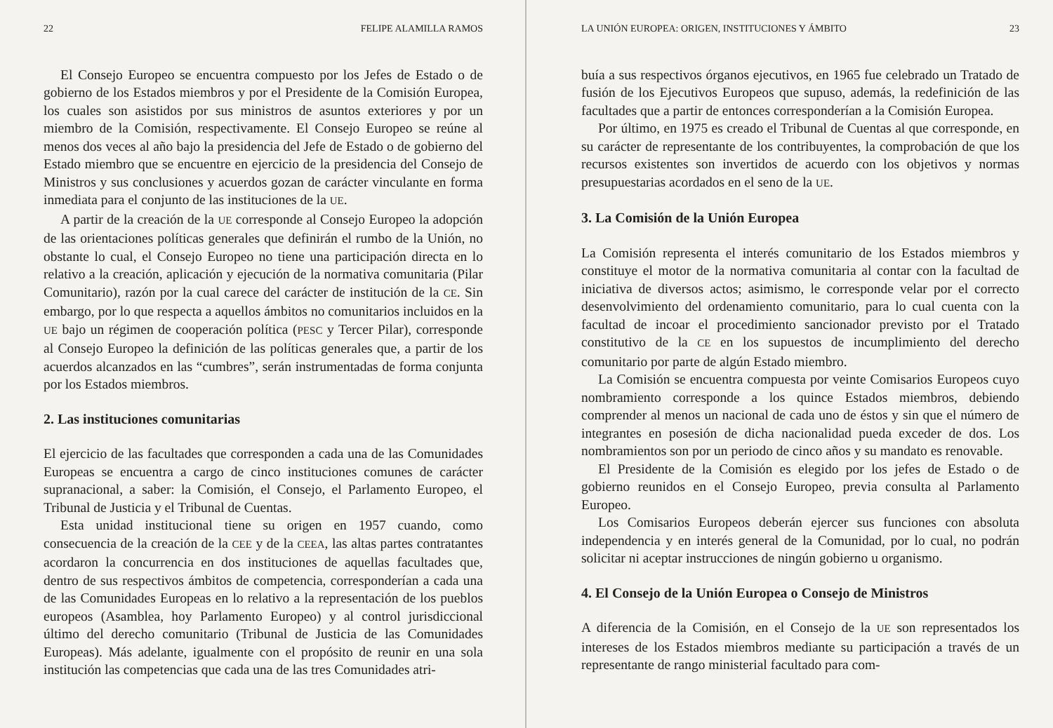22 FELIPE ALAMILLA RAMOS
El Consejo Europeo se encuentra compuesto por los Jefes de Estado o de gobierno de los Estados miembros y por el Presidente de la Comisión Europea, los cuales son asistidos por sus ministros de asuntos exteriores y por un miembro de la Comisión, respectivamente. El Consejo Europeo se reúne al menos dos veces al año bajo la presidencia del Jefe de Estado o de gobierno del Estado miembro que se encuentre en ejercicio de la presidencia del Consejo de Ministros y sus conclusiones y acuerdos gozan de carácter vinculante en forma inmediata para el conjunto de las instituciones de la UE.
A partir de la creación de la UE corresponde al Consejo Europeo la adopción de las orientaciones políticas generales que definirán el rumbo de la Unión, no obstante lo cual, el Consejo Europeo no tiene una participación directa en lo relativo a la creación, aplicación y ejecución de la normativa comunitaria (Pilar Comunitario), razón por la cual carece del carácter de institución de la CE. Sin embargo, por lo que respecta a aquellos ámbitos no comunitarios incluidos en la UE bajo un régimen de cooperación política (PESC y Tercer Pilar), corresponde al Consejo Europeo la definición de las políticas generales que, a partir de los acuerdos alcanzados en las “cumbres”, serán instrumentadas de forma conjunta por los Estados miembros.
2. Las instituciones comunitarias
El ejercicio de las facultades que corresponden a cada una de las Comunidades Europeas se encuentra a cargo de cinco instituciones comunes de carácter supranacional, a saber: la Comisión, el Consejo, el Parlamento Europeo, el Tribunal de Justicia y el Tribunal de Cuentas.
Esta unidad institucional tiene su origen en 1957 cuando, como consecuencia de la creación de la CEE y de la CEEA, las altas partes contratantes acordaron la concurrencia en dos instituciones de aquellas facultades que, dentro de sus respectivos ámbitos de competencia, corresponderían a cada una de las Comunidades Europeas en lo relativo a la representación de los pueblos europeos (Asamblea, hoy Parlamento Europeo) y al control jurisdiccional último del derecho comunitario (Tribunal de Justicia de las Comunidades Europeas). Más adelante, igualmente con el propósito de reunir en una sola institución las competencias que cada una de las tres Comunidades atri-
LA UNIÓN EUROPEA: ORIGEN, INSTITUCIONES Y ÁMBITO 23
buía a sus respectivos órganos ejecutivos, en 1965 fue celebrado un Tratado de fusión de los Ejecutivos Europeos que supuso, además, la redefinición de las facultades que a partir de entonces corresponderían a la Comisión Europea.
Por último, en 1975 es creado el Tribunal de Cuentas al que corresponde, en su carácter de representante de los contribuyentes, la comprobación de que los recursos existentes son invertidos de acuerdo con los objetivos y normas presupuestarias acordados en el seno de la UE.
3. La Comisión de la Unión Europea
La Comisión representa el interés comunitario de los Estados miembros y constituye el motor de la normativa comunitaria al contar con la facultad de iniciativa de diversos actos; asimismo, le corresponde velar por el correcto desenvolvimiento del ordenamiento comunitario, para lo cual cuenta con la facultad de incoar el procedimiento sancionador previsto por el Tratado constitutivo de la CE en los supuestos de incumplimiento del derecho comunitario por parte de algún Estado miembro.
La Comisión se encuentra compuesta por veinte Comisarios Europeos cuyo nombramiento corresponde a los quince Estados miembros, debiendo comprender al menos un nacional de cada uno de éstos y sin que el número de integrantes en posesión de dicha nacionalidad pueda exceder de dos. Los nombramientos son por un periodo de cinco años y su mandato es renovable.
El Presidente de la Comisión es elegido por los jefes de Estado o de gobierno reunidos en el Consejo Europeo, previa consulta al Parlamento Europeo.
Los Comisarios Europeos deberán ejercer sus funciones con absoluta independencia y en interés general de la Comunidad, por lo cual, no podrán solicitar ni aceptar instrucciones de ningún gobierno u organismo.
4. El Consejo de la Unión Europea o Consejo de Ministros
A diferencia de la Comisión, en el Consejo de la UE son representados los intereses de los Estados miembros mediante su participación a través de un representante de rango ministerial facultado para com-